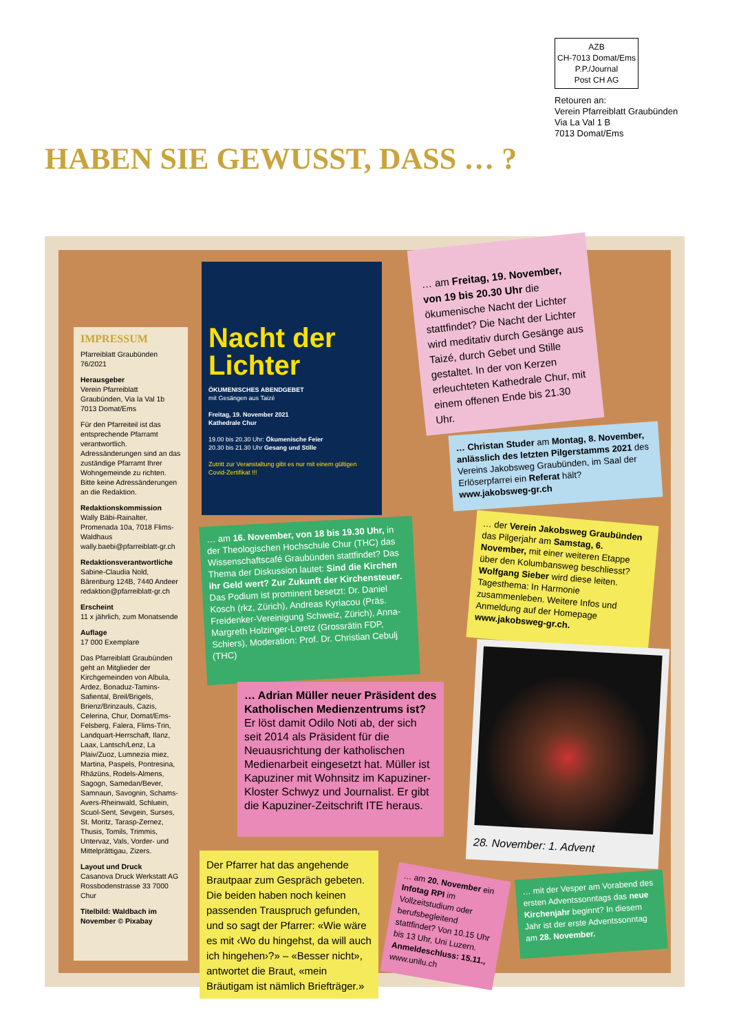AZB
CH-7013 Domat/Ems
P.P./Journal
Post CH AG
Retouren an:
Verein Pfarreiblatt Graubünden
Via La Val 1 B
7013 Domat/Ems
HABEN SIE GEWUSST, DASS … ?
IMPRESSUM
Pfarreiblatt Graubünden
76/2021
Herausgeber
Verein Pfarreiblatt Graubünden, Via la Val 1b 7013 Domat/Ems
Für den Pfarreiteil ist das entsprechende Pfarramt verantwortlich. Adressänderungen sind an das zuständige Pfarramt Ihrer Wohngemeinde zu richten. Bitte keine Adressänderungen an die Redaktion.
Redaktionskommission
Wally Bäbi-Rainalter, Promenada 10a, 7018 Flims-Waldhaus wally.baebi@pfarreiblatt-gr.ch
Redaktionsverantwortliche
Sabine-Claudia Nold, Bärenburg 124B, 7440 Andeer redaktion@pfarreiblatt-gr.ch
Erscheint
11 x jährlich, zum Monatsende
Auflage
17 000 Exemplare
Das Pfarreiblatt Graubünden geht an Mitglieder der Kirchgemeinden von Albula, Ardez, Bonaduz-Tamins-Safiental, Breil/Brigels, Brienz/Brinzauls, Cazis, Celerina, Chur, Domat/Ems-Felsberg, Falera, Flims-Trin, Landquart-Herrschaft, Ilanz, Laax, Lantsch/Lenz, La Plaiv/Zuoz, Lumnezia miez, Martina, Paspels, Pontresina, Rhäzüns, Rodels-Almens, Sagogn, Samedan/Bever, Samnaun, Savognin, Schams-Avers-Rheinwald, Schluein, Scuol-Sent, Sevgein, Surses, St. Moritz, Tarasp-Zernez, Thusis, Tomils, Trimmis, Untervaz, Vals, Vorder- und Mittelprättigau, Zizers.
Layout und Druck
Casanova Druck Werkstatt AG Rossbodenstrasse 33 7000 Chur
Titelbild: Waldbach im November © Pixabay
Nacht der Lichter
ÖKUMENISCHES ABENDGEBET
mit Gesängen aus Taizé
Freitag, 19. November 2021
Kathedrale Chur
19.00 bis 20.30 Uhr: Ökumenische Feier
20.30 bis 21.30 Uhr Gesang und Stille
Zutritt zur Veranstaltung gibt es nur mit einem gültigen Covid-Zertifikat !!!
… am Freitag, 19. November, von 19 bis 20.30 Uhr die ökumenische Nacht der Lichter stattfindet? Die Nacht der Lichter wird meditativ durch Gesänge aus Taizé, durch Gebet und Stille gestaltet. In der von Kerzen erleuchteten Kathedrale Chur, mit einem offenen Ende bis 21.30 Uhr.
… Christan Studer am Montag, 8. November, anlässlich des letzten Pilgerstamms 2021 des Vereins Jakobsweg Graubünden, im Saal der Erlöserpfarrei ein Referat hält? www.jakobsweg-gr.ch
… am 16. November, von 18 bis 19.30 Uhr, in der Theologischen Hochschule Chur (THC) das Wissenschaftscafé Graubünden stattfindet? Das Thema der Diskussion lautet: Sind die Kirchen ihr Geld wert? Zur Zukunft der Kirchensteuer. Das Podium ist prominent besetzt: Dr. Daniel Kosch (rkz, Zürich), Andreas Kyriacou (Präs. Freidenker-Vereinigung Schweiz, Zürich), Anna-Margreth Holzinger-Loretz (Grossrätin FDP, Schiers), Moderation: Prof. Dr. Christian Cebulj (THC)
… der Verein Jakobsweg Graubünden das Pilgerjahr am Samstag, 6. November, mit einer weiteren Etappe über den Kolumbansweg beschliesst? Wolfgang Sieber wird diese leiten. Tagesthema: In Harmonie zusammenleben. Weitere Infos und Anmeldung auf der Homepage www.jakobsweg-gr.ch.
… Adrian Müller neuer Präsident des Katholischen Medienzentrums ist? Er löst damit Odilo Noti ab, der sich seit 2014 als Präsident für die Neuausrichtung der katholischen Medienarbeit eingesetzt hat. Müller ist Kapuziner mit Wohnsitz im Kapuziner-Kloster Schwyz und Journalist. Er gibt die Kapuziner-Zeitschrift ITE heraus.
28. November: 1. Advent
Der Pfarrer hat das angehende Brautpaar zum Gespräch gebeten. Die beiden haben noch keinen passenden Trauspruch gefunden, und so sagt der Pfarrer: «Wie wäre es mit ‹Wo du hingehst, da will auch ich hingehen›?» – «Besser nicht», antwortet die Braut, «mein Bräutigam ist nämlich Briefträger.»
… am 20. November ein Infotag RPI im Vollzeitstudium oder berufsbegleitend stattfindet? Von 10.15 Uhr bis 13 Uhr, Uni Luzern. Anmeldeschluss: 15.11., www.unilu.ch
… mit der Vesper am Vorabend des ersten Adventssonntags das neue Kirchenjahr beginnt? In diesem Jahr ist der erste Adventssonntag am 28. November.